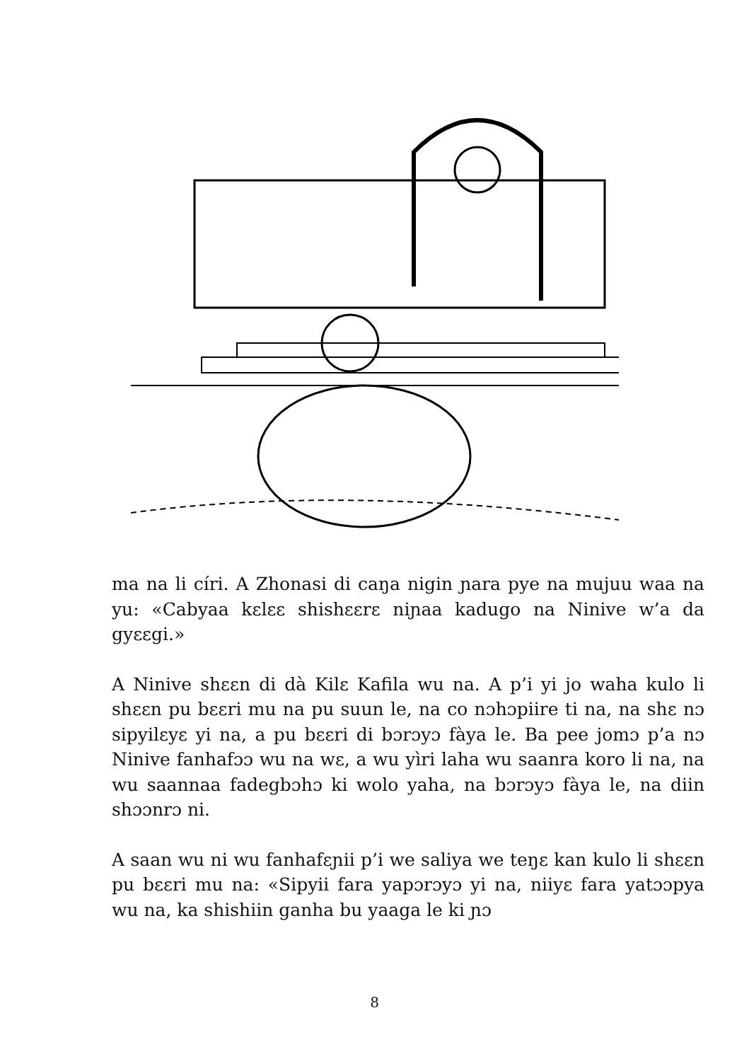ma na li círi. A Zhonasi di caŋa nigin ɲara pye na mujuu waa na yu: «Cabyaa kɛlɛɛ shishɛɛrɛ niɲaa kadugo na Ninive w’a da gyɛɛgi.»
A Ninive shɛɛn di dà Kilɛ Kafila wu na. A p’i yi jo waha kulo li shɛɛn pu bɛɛri mu na pu suun le, na co nɔhɔpiire ti na, na shɛ nɔ sipyilɛyɛ yi na, a pu bɛɛri di bɔrɔyɔ fàya le. Ba pee jomɔ p’a nɔ Ninive fanhafɔɔ wu na wɛ, a wu yìri laha wu saanra koro li na, na wu saannaa fadegbɔhɔ ki wolo yaha, na bɔrɔyɔ fàya le, na diin shɔɔnrɔ ni.
A saan wu ni wu fanhafɛɲii p’i we saliya we teŋɛ kan kulo li shɛɛn pu bɛɛri mu na: «Sipyii fara yapɔrɔyɔ yi na, niiyɛ fara yatɔɔpya wu na, ka shishiin ganha bu yaaga le ki ɲɔ
8